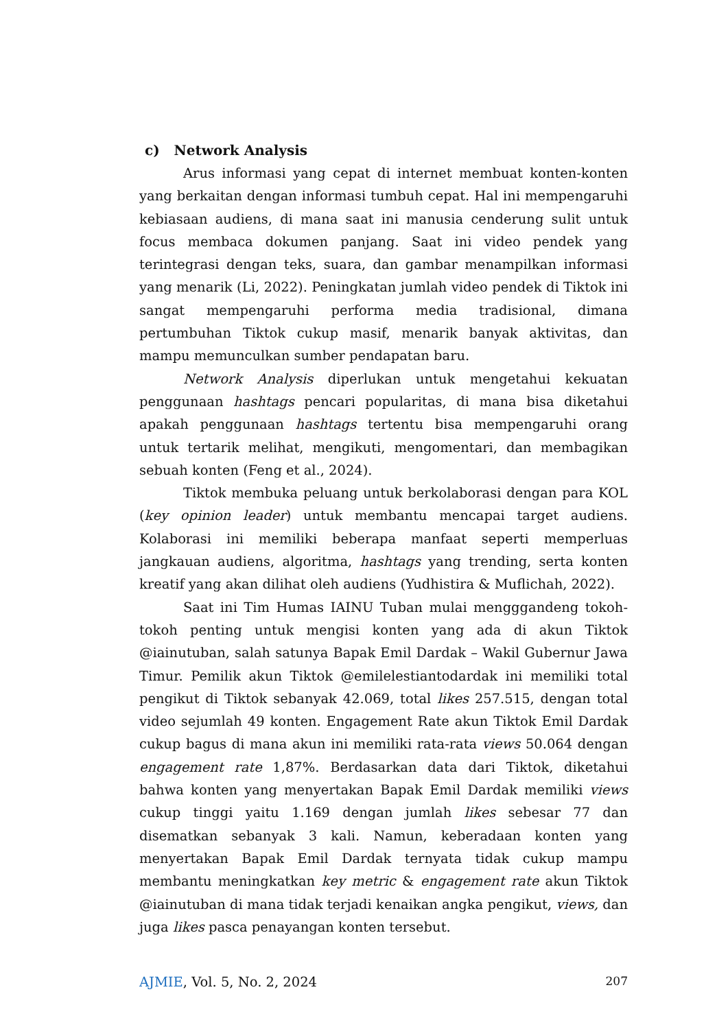c) Network Analysis
Arus informasi yang cepat di internet membuat konten-konten yang berkaitan dengan informasi tumbuh cepat. Hal ini mempengaruhi kebiasaan audiens, di mana saat ini manusia cenderung sulit untuk focus membaca dokumen panjang. Saat ini video pendek yang terintegrasi dengan teks, suara, dan gambar menampilkan informasi yang menarik (Li, 2022). Peningkatan jumlah video pendek di Tiktok ini sangat mempengaruhi performa media tradisional, dimana pertumbuhan Tiktok cukup masif, menarik banyak aktivitas, dan mampu memunculkan sumber pendapatan baru.
Network Analysis diperlukan untuk mengetahui kekuatan penggunaan hashtags pencari popularitas, di mana bisa diketahui apakah penggunaan hashtags tertentu bisa mempengaruhi orang untuk tertarik melihat, mengikuti, mengomentari, dan membagikan sebuah konten (Feng et al., 2024).
Tiktok membuka peluang untuk berkolaborasi dengan para KOL (key opinion leader) untuk membantu mencapai target audiens. Kolaborasi ini memiliki beberapa manfaat seperti memperluas jangkauan audiens, algoritma, hashtags yang trending, serta konten kreatif yang akan dilihat oleh audiens (Yudhistira & Muflichah, 2022).
Saat ini Tim Humas IAINU Tuban mulai mengggandeng tokoh-tokoh penting untuk mengisi konten yang ada di akun Tiktok @iainutuban, salah satunya Bapak Emil Dardak – Wakil Gubernur Jawa Timur. Pemilik akun Tiktok @emilelestiantodardak ini memiliki total pengikut di Tiktok sebanyak 42.069, total likes 257.515, dengan total video sejumlah 49 konten. Engagement Rate akun Tiktok Emil Dardak cukup bagus di mana akun ini memiliki rata-rata views 50.064 dengan engagement rate 1,87%. Berdasarkan data dari Tiktok, diketahui bahwa konten yang menyertakan Bapak Emil Dardak memiliki views cukup tinggi yaitu 1.169 dengan jumlah likes sebesar 77 dan disematkan sebanyak 3 kali. Namun, keberadaan konten yang menyertakan Bapak Emil Dardak ternyata tidak cukup mampu membantu meningkatkan key metric & engagement rate akun Tiktok @iainutuban di mana tidak terjadi kenaikan angka pengikut, views, dan juga likes pasca penayangan konten tersebut.
AJMIE, Vol. 5, No. 2, 2024 207